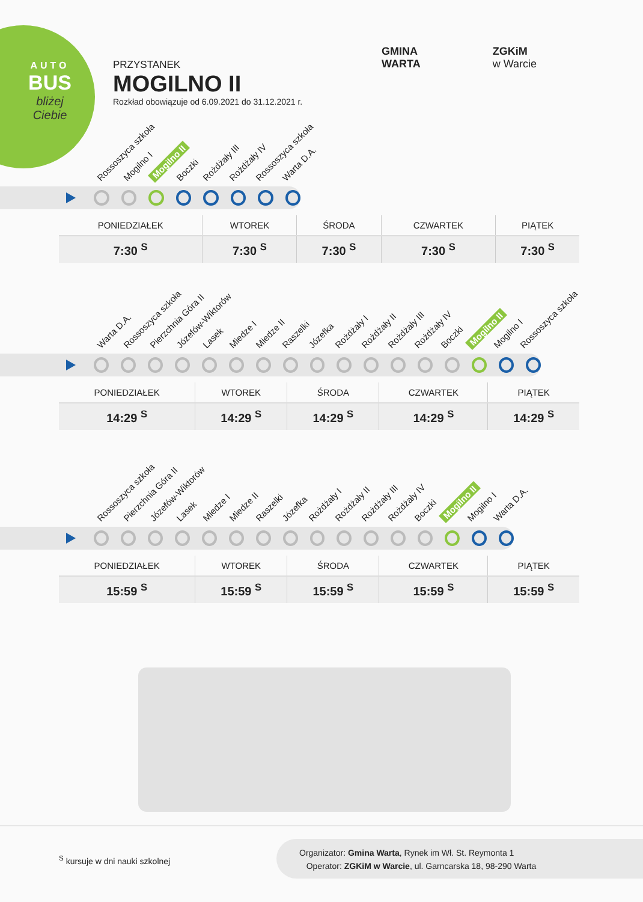AUTO
BUS
bliżej Ciebie
PRZYSTANEK
MOGILNO II
Rozkład obowiązuje od 6.09.2021 do 31.12.2021 r.
GMINA
WARTA
ZGKiM
w Warcie
Rossoszyca szkoła Mogilno I Mogilno II Boczki Rożdżały III Rożdżały IV Rossoszyca szkoła Warta D.A.
| PONIEDZIAŁEK | WTOREK | ŚRODA | CZWARTEK | PIĄTEK |
| --- | --- | --- | --- | --- |
| 7:30 <sup>S</sup> | 7:30 <sup>S</sup> | 7:30 <sup>S</sup> | 7:30 <sup>S</sup> | 7:30 <sup>S</sup> |
Warta D.A. Rossoszyca szkoła Pierzchnia Góra II Józefów-Wiktorów Lasek Miedze I Miedze II Raszelki Józefka Rożdżały I Rożdżały II Rożdżały III Rożdżały IV Boczki Mogilno II Mogilno I Rossoszyca szkoła
| PONIEDZIAŁEK | WTOREK | ŚRODA | CZWARTEK | PIĄTEK |
| --- | --- | --- | --- | --- |
| 14:29 <sup>S</sup> | 14:29 <sup>S</sup> | 14:29 <sup>S</sup> | 14:29 <sup>S</sup> | 14:29 <sup>S</sup> |
Rossoszyca szkoła Pierzchnia Góra II Józefów-Wiktorów Lasek Miedze I Miedze II Raszelki Józefka Rożdżały I Rożdżały II Rożdżały III Rożdżały IV Boczki Mogilno II Mogilno I Warta D.A.
| PONIEDZIAŁEK | WTOREK | ŚRODA | CZWARTEK | PIĄTEK |
| --- | --- | --- | --- | --- |
| 15:59 <sup>S</sup> | 15:59 <sup>S</sup> | 15:59 <sup>S</sup> | 15:59 <sup>S</sup> | 15:59 <sup>S</sup> |
<sup>S</sup> kursuje w dni nauki szkolnej
Organizator: Gmina Warta, Rynek im Wł. St. Reymonta 1
Operator: ZGKiM w Warcie, ul. Garncarska 18, 98-290 Warta